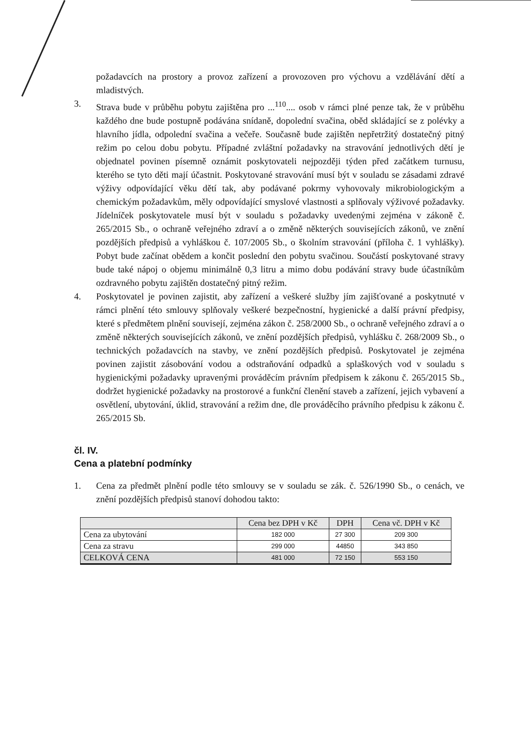požadavcích na prostory a provoz zařízení a provozoven pro výchovu a vzdělávání dětí a mladistvých.
3. Strava bude v průběhu pobytu zajištěna pro ...<sup>110</sup>.... osob v rámci plné penze tak, že v průběhu každého dne bude postupně podávána snídaně, dopolední svačina, oběd skládající se z polévky a hlavního jídla, odpolední svačina a večeře. Současně bude zajištěn nepřetržitý dostatečný pitný režim po celou dobu pobytu. Případné zvláštní požadavky na stravování jednotlivých dětí je objednatel povinen písemně oznámit poskytovateli nejpozději týden před začátkem turnusu, kterého se tyto děti mají účastnit. Poskytované stravování musí být v souladu se zásadami zdravé výživy odpovídající věku dětí tak, aby podávané pokrmy vyhovovaly mikrobiologickým a chemickým požadavkům, měly odpovídající smyslové vlastnosti a splňovaly výživové požadavky. Jídelníček poskytovatele musí být v souladu s požadavky uvedenými zejména v zákoně č. 265/2015 Sb., o ochraně veřejného zdraví a o změně některých souvisejících zákonů, ve znění pozdějších předpisů a vyhláškou č. 107/2005 Sb., o školním stravování (příloha č. 1 vyhlášky). Pobyt bude začínat obědem a končit poslední den pobytu svačinou. Součástí poskytované stravy bude také nápoj o objemu minimálně 0,3 litru a mimo dobu podávání stravy bude účastníkům ozdravného pobytu zajištěn dostatečný pitný režim.
4. Poskytovatel je povinen zajistit, aby zařízení a veškeré služby jím zajišťované a poskytnuté v rámci plnění této smlouvy splňovaly veškeré bezpečnostní, hygienické a další právní předpisy, které s předmětem plnění souvisejí, zejména zákon č. 258/2000 Sb., o ochraně veřejného zdraví a o změně některých souvisejících zákonů, ve znění pozdějších předpisů, vyhlášku č. 268/2009 Sb., o technických požadavcích na stavby, ve znění pozdějších předpisů. Poskytovatel je zejména povinen zajistit zásobování vodou a odstraňování odpadků a splaškových vod v souladu s hygienickými požadavky upravenými prováděcím právním předpisem k zákonu č. 265/2015 Sb., dodržet hygienické požadavky na prostorové a funkční členění staveb a zařízení, jejich vybavení a osvětlení, ubytování, úklid, stravování a režim dne, dle prováděcího právního předpisu k zákonu č. 265/2015 Sb.
čl. IV.
Cena a platební podmínky
1. Cena za předmět plnění podle této smlouvy se v souladu se zák. č. 526/1990 Sb., o cenách, ve znění pozdějších předpisů stanoví dohodou takto:
| | Cena bez DPH v Kč | DPH | Cena vč. DPH v Kč |
| --- | --- | --- | --- |
| Cena za ubytování | 182 000 | 27 300 | 209 300 |
| Cena za stravu | 299 000 | 44850 | 343 850 |
| CELKOVÁ CENA | 481 000 | 72 150 | 553 150 |